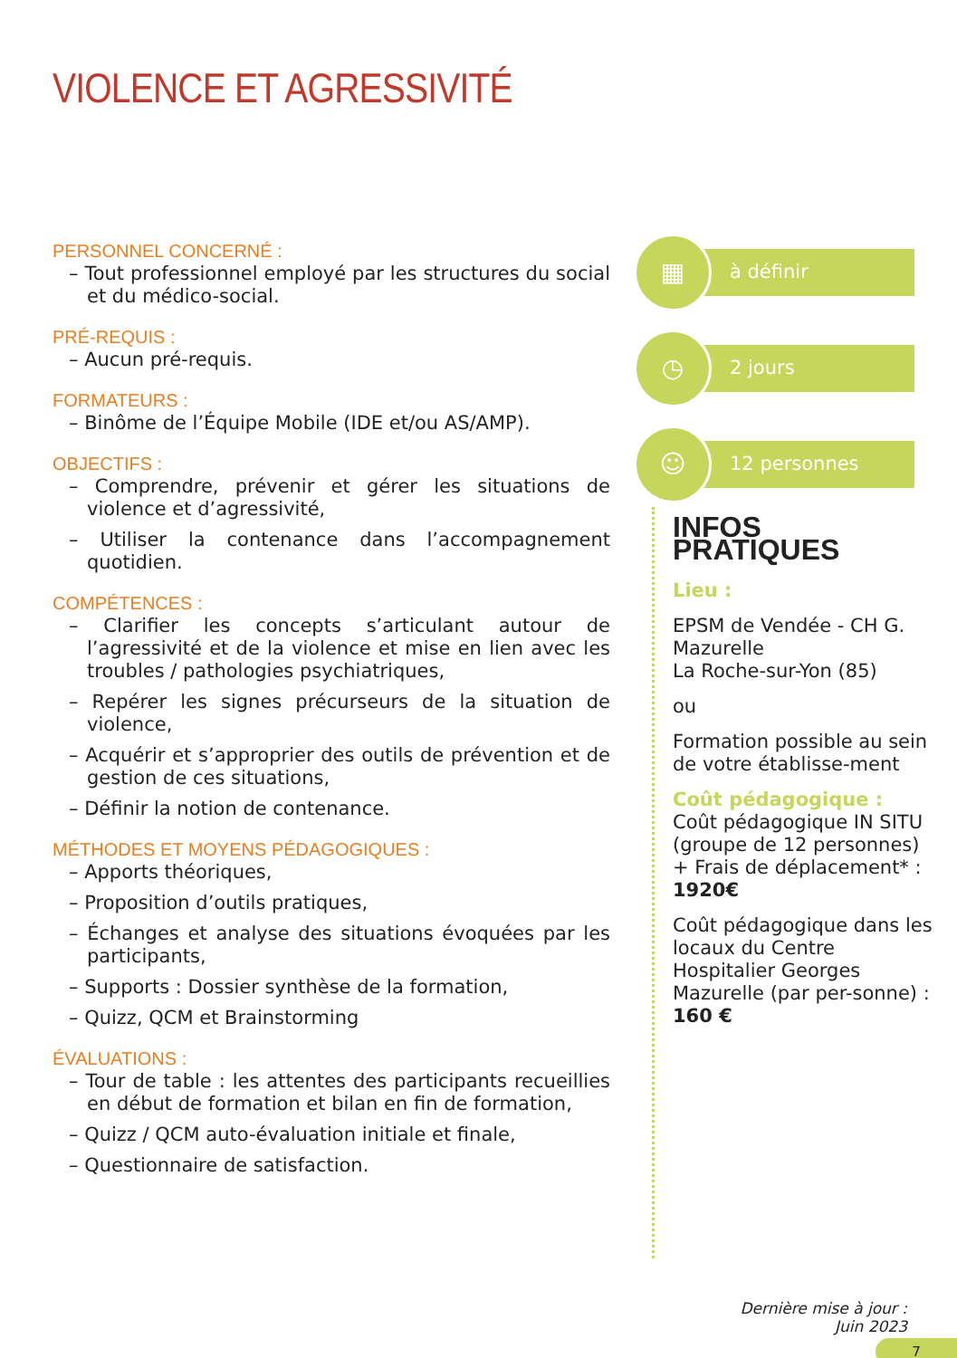VIOLENCE ET AGRESSIVITÉ
PERSONNEL CONCERNÉ :
– Tout professionnel employé par les structures du social et du médico-social.
PRÉ-REQUIS :
– Aucun pré-requis.
FORMATEURS :
– Binôme de l’Équipe Mobile (IDE et/ou AS/AMP).
OBJECTIFS :
– Comprendre, prévenir et gérer les situations de violence et d’agressivité,
– Utiliser la contenance dans l’accompagnement quotidien.
COMPÉTENCES :
– Clarifier les concepts s’articulant autour de l’agressivité et de la violence et mise en lien avec les troubles / pathologies psychiatriques,
– Repérer les signes précurseurs de la situation de violence,
– Acquérir et s’approprier des outils de prévention et de gestion de ces situations,
– Définir la notion de contenance.
MÉTHODES ET MOYENS PÉDAGOGIQUES :
– Apports théoriques,
– Proposition d’outils pratiques,
– Échanges et analyse des situations évoquées par les participants,
– Supports : Dossier synthèse de la formation,
– Quizz, QCM et Brainstorming
ÉVALUATIONS :
– Tour de table : les attentes des participants recueillies en début de formation et bilan en fin de formation,
– Quizz / QCM auto-évaluation initiale et finale,
– Questionnaire de satisfaction.
▦
à définir
◷
2 jours
☺
12 personnes
INFOS PRATIQUES
Lieu :
EPSM de Vendée - CH G. Mazurelle
La Roche-sur-Yon (85)
ou
Formation possible au sein de votre établisse-ment
Coût pédagogique :
Coût pédagogique IN SITU (groupe de 12 personnes) + Frais de déplacement* : 1920€
Coût pédagogique dans les locaux du Centre Hospitalier Georges Mazurelle (par per-sonne) : 160 €
Dernière mise à jour :
Juin 2023
7